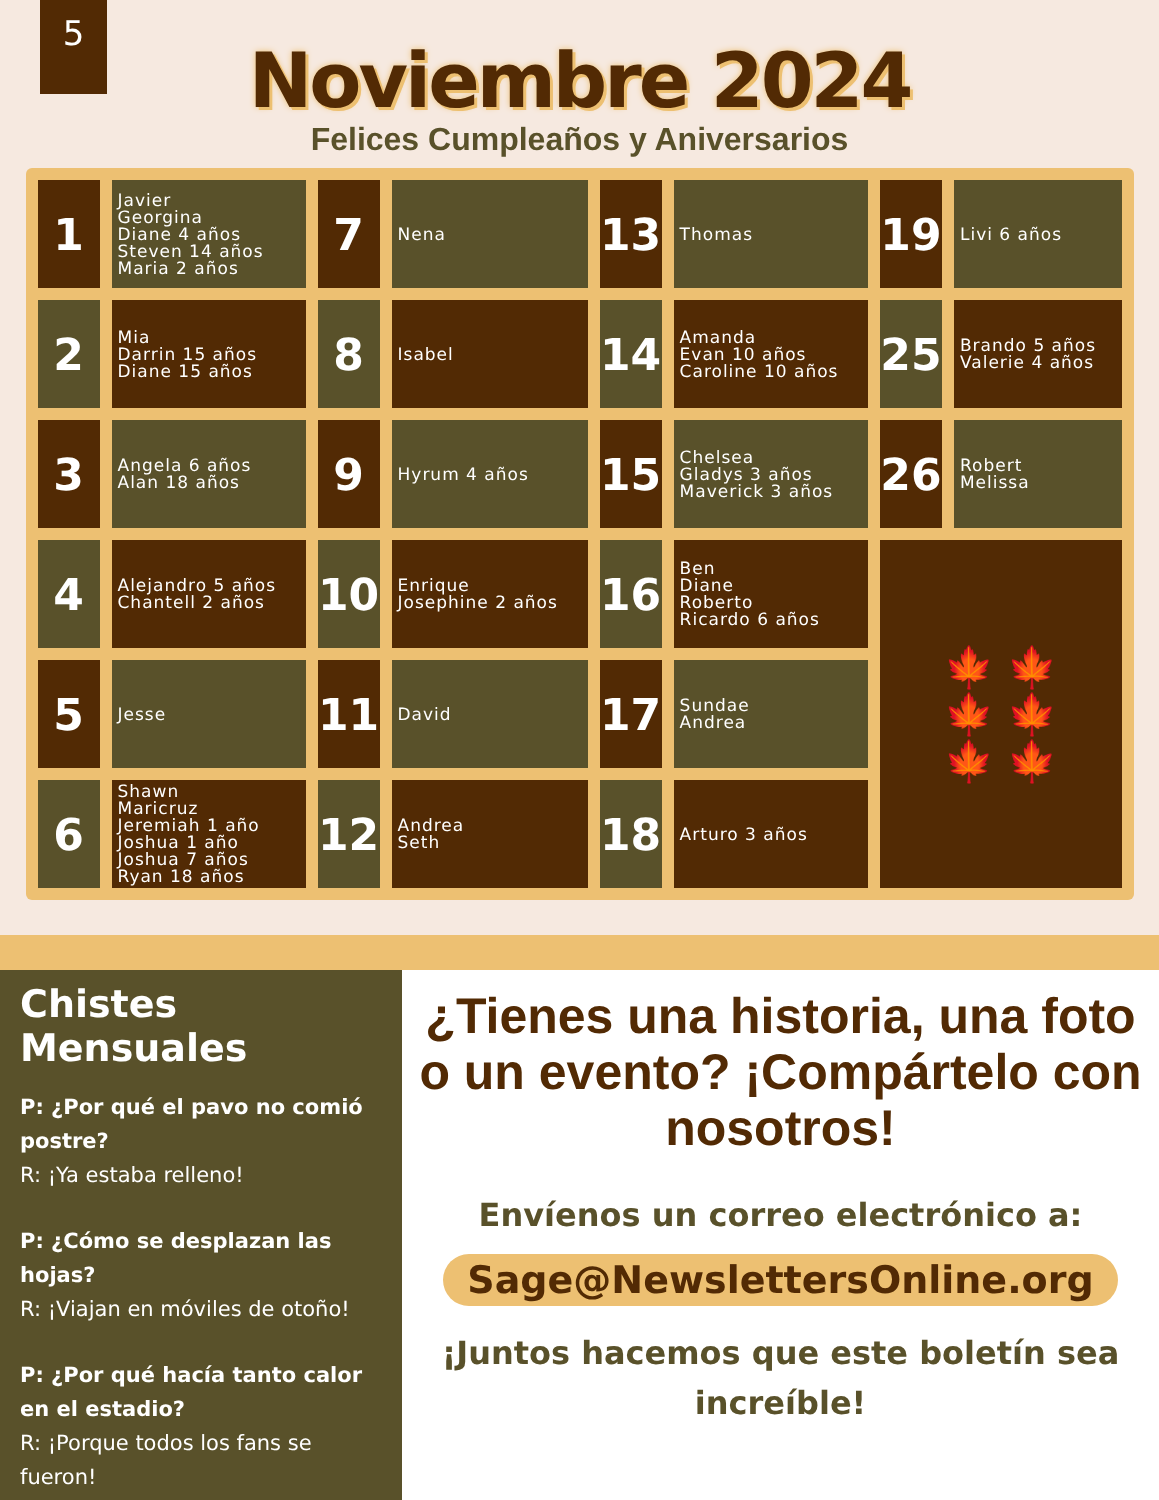5
Noviembre 2024
Felices Cumpleaños y Aniversarios
| 1 | Javier Georgina Diane 4 años Steven 14 años Maria 2 años | 7 | Nena | 13 | Thomas | 19 | Livi 6 años |
| 2 | Mia Darrin 15 años Diane 15 años | 8 | Isabel | 14 | Amanda Evan 10 años Caroline 10 años | 25 | Brando 5 años Valerie 4 años |
| 3 | Angela 6 años Alan 18 años | 9 | Hyrum 4 años | 15 | Chelsea Gladys 3 años Maverick 3 años | 26 | Robert Melissa |
| 4 | Alejandro 5 años Chantell 2 años | 10 | Enrique Josephine 2 años | 16 | Ben Diane Roberto Ricardo 6 años | 🍁 🍁 🍁 🍁 🍁 🍁 | |
| 5 | Jesse | 11 | David | 17 | Sundae Andrea | | |
| 6 | Shawn Maricruz Jeremiah 1 año Joshua 1 año Joshua 7 años Ryan 18 años | 12 | Andrea Seth | 18 | Arturo 3 años | | |
Chistes Mensuales
P: ¿Por qué el pavo no comió postre?
R: ¡Ya estaba relleno!
P: ¿Cómo se desplazan las hojas?
R: ¡Viajan en móviles de otoño!
P: ¿Por qué hacía tanto calor en el estadio?
R: ¡Porque todos los fans se fueron!
¿Tienes una historia, una foto o un evento? ¡Compártelo con nosotros!
Envíenos un correo electrónico a:
Sage@NewslettersOnline.org
¡Juntos hacemos que este boletín sea increíble!